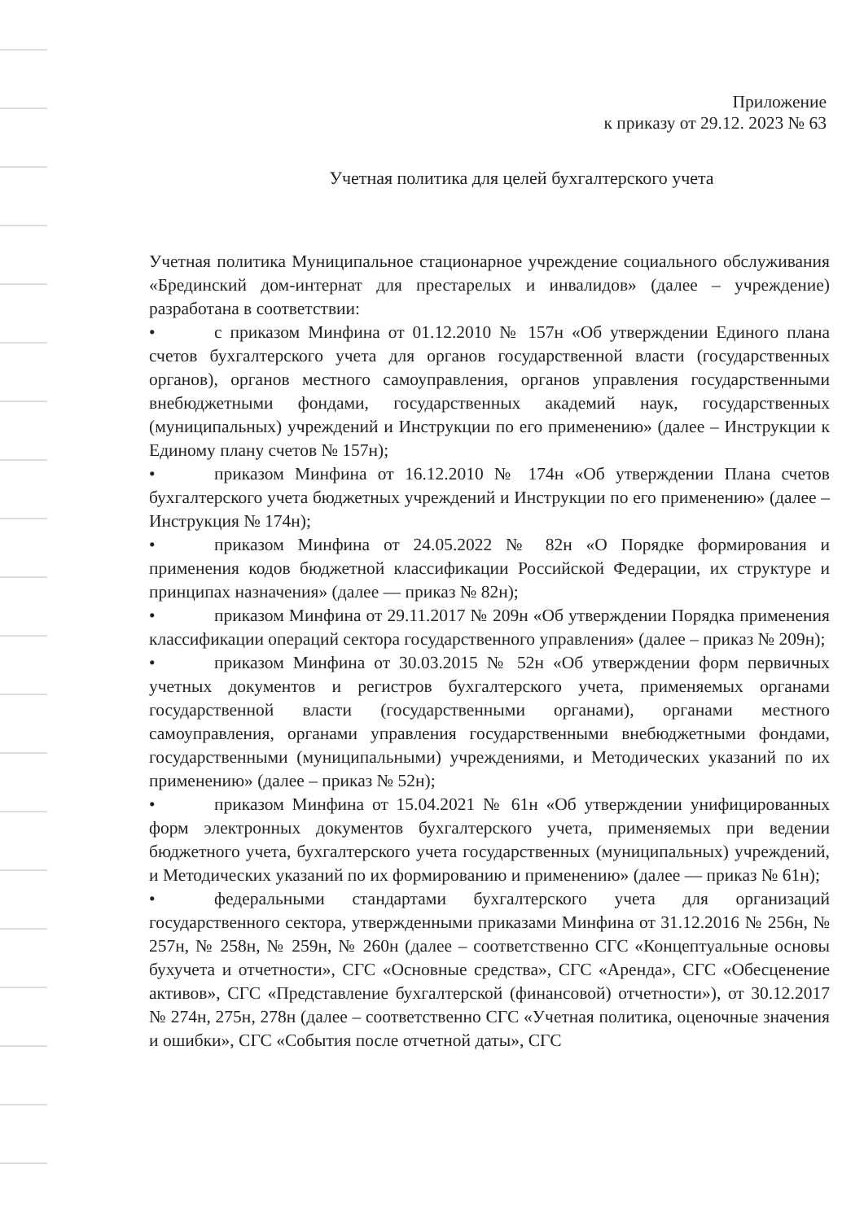Приложение
к приказу от 29.12. 2023 № 63
Учетная политика для целей бухгалтерского учета
Учетная политика Муниципальное стационарное учреждение социального обслуживания «Брединский дом-интернат для престарелых и инвалидов» (далее – учреждение) разработана в соответствии:
• с приказом Минфина от 01.12.2010 № 157н «Об утверждении Единого плана счетов бухгалтерского учета для органов государственной власти (государственных органов), органов местного самоуправления, органов управления государственными внебюджетными фондами, государственных академий наук, государственных (муниципальных) учреждений и Инструкции по его применению» (далее – Инструкции к Единому плану счетов № 157н);
• приказом Минфина от 16.12.2010 № 174н «Об утверждении Плана счетов бухгалтерского учета бюджетных учреждений и Инструкции по его применению» (далее – Инструкция № 174н);
• приказом Минфина от 24.05.2022 № 82н «О Порядке формирования и применения кодов бюджетной классификации Российской Федерации, их структуре и принципах назначения» (далее — приказ № 82н);
• приказом Минфина от 29.11.2017 № 209н «Об утверждении Порядка применения классификации операций сектора государственного управления» (далее – приказ № 209н);
• приказом Минфина от 30.03.2015 № 52н «Об утверждении форм первичных учетных документов и регистров бухгалтерского учета, применяемых органами государственной власти (государственными органами), органами местного самоуправления, органами управления государственными внебюджетными фондами, государственными (муниципальными) учреждениями, и Методических указаний по их применению» (далее – приказ № 52н);
• приказом Минфина от 15.04.2021 № 61н «Об утверждении унифицированных форм электронных документов бухгалтерского учета, применяемых при ведении бюджетного учета, бухгалтерского учета государственных (муниципальных) учреждений, и Методических указаний по их формированию и применению» (далее — приказ № 61н);
• федеральными стандартами бухгалтерского учета для организаций государственного сектора, утвержденными приказами Минфина от 31.12.2016 № 256н, № 257н, № 258н, № 259н, № 260н (далее – соответственно СГС «Концептуальные основы бухучета и отчетности», СГС «Основные средства», СГС «Аренда», СГС «Обесценение активов», СГС «Представление бухгалтерской (финансовой) отчетности»), от 30.12.2017 № 274н, 275н, 278н (далее – соответственно СГС «Учетная политика, оценочные значения и ошибки», СГС «События после отчетной даты», СГС